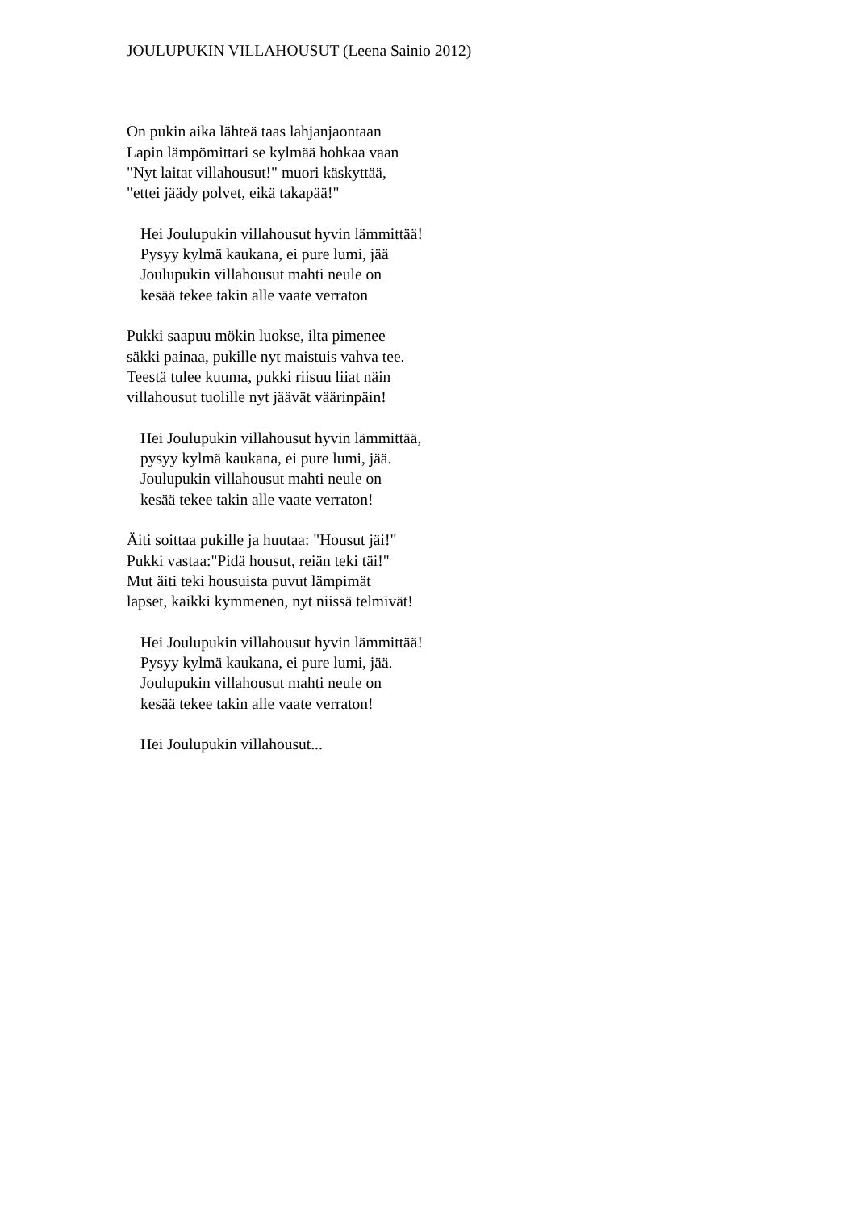JOULUPUKIN VILLAHOUSUT (Leena Sainio 2012)
On pukin aika lähteä taas lahjanjaontaan
Lapin lämpömittari se kylmää hohkaa vaan
"Nyt laitat villahousut!" muori käskyttää,
"ettei jäädy polvet, eikä takapää!"
Hei Joulupukin villahousut hyvin lämmittää!
Pysyy kylmä kaukana, ei pure lumi, jää
Joulupukin villahousut mahti neule on
kesää tekee takin alle vaate verraton
Pukki saapuu mökin luokse, ilta pimenee
säkki painaa, pukille nyt maistuis vahva tee.
Teestä tulee kuuma, pukki riisuu liiat näin
villahousut tuolille nyt jäävät väärinpäin!
Hei Joulupukin villahousut hyvin lämmittää,
pysyy kylmä kaukana, ei pure lumi, jää.
Joulupukin villahousut mahti neule on
kesää tekee takin alle vaate verraton!
Äiti soittaa pukille ja huutaa: "Housut jäi!"
Pukki vastaa:"Pidä housut, reiän teki täi!"
Mut äiti teki housuista puvut lämpimät
lapset, kaikki kymmenen, nyt niissä telmivät!
Hei Joulupukin villahousut hyvin lämmittää!
Pysyy kylmä kaukana, ei pure lumi, jää.
Joulupukin villahousut mahti neule on
kesää tekee takin alle vaate verraton!
Hei Joulupukin villahousut...